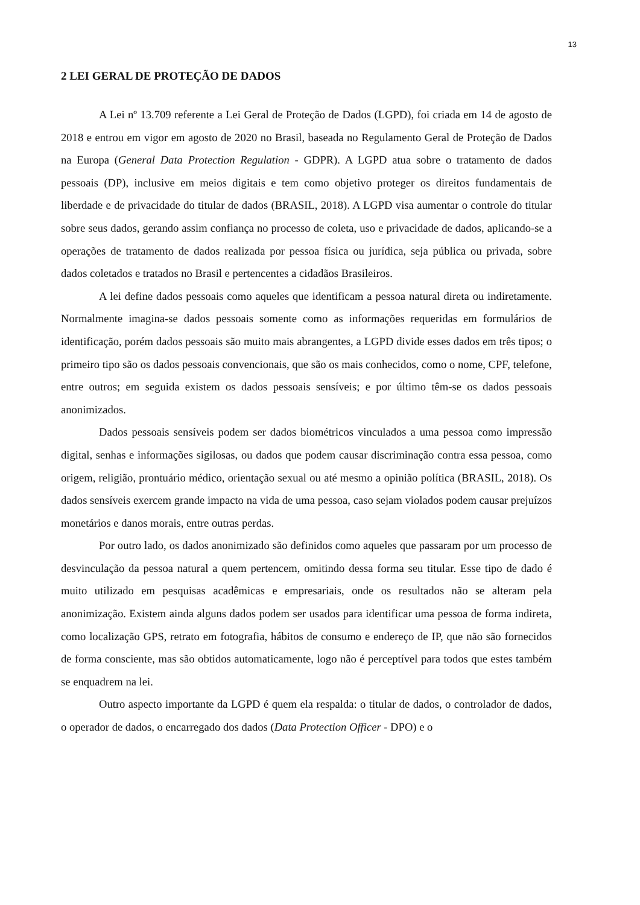13
2 LEI GERAL DE PROTEÇÃO DE DADOS
A Lei nº 13.709 referente a Lei Geral de Proteção de Dados (LGPD), foi criada em 14 de agosto de 2018 e entrou em vigor em agosto de 2020 no Brasil, baseada no Regulamento Geral de Proteção de Dados na Europa (General Data Protection Regulation - GDPR). A LGPD atua sobre o tratamento de dados pessoais (DP), inclusive em meios digitais e tem como objetivo proteger os direitos fundamentais de liberdade e de privacidade do titular de dados (BRASIL, 2018). A LGPD visa aumentar o controle do titular sobre seus dados, gerando assim confiança no processo de coleta, uso e privacidade de dados, aplicando-se a operações de tratamento de dados realizada por pessoa física ou jurídica, seja pública ou privada, sobre dados coletados e tratados no Brasil e pertencentes a cidadãos Brasileiros.
A lei define dados pessoais como aqueles que identificam a pessoa natural direta ou indiretamente. Normalmente imagina-se dados pessoais somente como as informações requeridas em formulários de identificação, porém dados pessoais são muito mais abrangentes, a LGPD divide esses dados em três tipos; o primeiro tipo são os dados pessoais convencionais, que são os mais conhecidos, como o nome, CPF, telefone, entre outros; em seguida existem os dados pessoais sensíveis; e por último têm-se os dados pessoais anonimizados.
Dados pessoais sensíveis podem ser dados biométricos vinculados a uma pessoa como impressão digital, senhas e informações sigilosas, ou dados que podem causar discriminação contra essa pessoa, como origem, religião, prontuário médico, orientação sexual ou até mesmo a opinião política (BRASIL, 2018). Os dados sensíveis exercem grande impacto na vida de uma pessoa, caso sejam violados podem causar prejuízos monetários e danos morais, entre outras perdas.
Por outro lado, os dados anonimizado são definidos como aqueles que passaram por um processo de desvinculação da pessoa natural a quem pertencem, omitindo dessa forma seu titular. Esse tipo de dado é muito utilizado em pesquisas acadêmicas e empresariais, onde os resultados não se alteram pela anonimização. Existem ainda alguns dados podem ser usados para identificar uma pessoa de forma indireta, como localização GPS, retrato em fotografia, hábitos de consumo e endereço de IP, que não são fornecidos de forma consciente, mas são obtidos automaticamente, logo não é perceptível para todos que estes também se enquadrem na lei.
Outro aspecto importante da LGPD é quem ela respalda: o titular de dados, o controlador de dados, o operador de dados, o encarregado dos dados (Data Protection Officer - DPO) e o